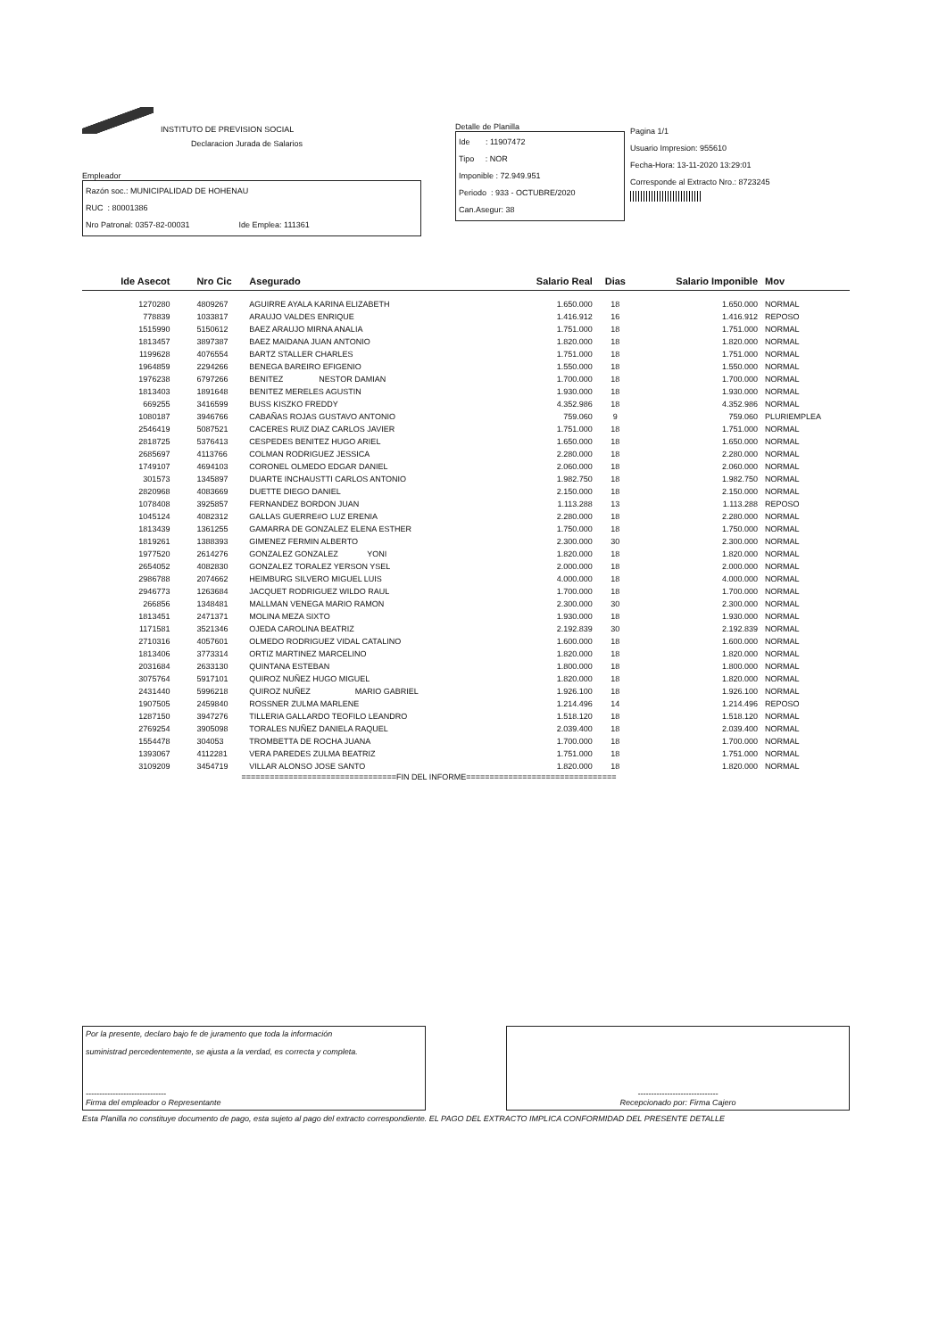INSTITUTO DE PREVISION SOCIAL
Declaracion Jurada de Salarios
Empleador
Razón soc.: MUNICIPALIDAD DE HOHENAU
RUC : 80001386
Nro Patronal: 0357-82-00031 Ide Emplea: 111361
Detalle de Planilla
Ide : 11907472
Tipo : NOR
Imponible : 72.949.951
Periodo : 933 - OCTUBRE/2020
Can.Asegur: 38
Pagina 1/1
Usuario Impresion: 955610
Fecha-Hora: 13-11-2020 13:29:01
Corresponde al Extracto Nro.: 8723245
| Ide Asecot | Nro Cic | Asegurado | Salario Real | Dias | Salario Imponible | Mov |
| --- | --- | --- | --- | --- | --- | --- |
| 1270280 | 4809267 | AGUIRRE AYALA KARINA ELIZABETH | 1.650.000 | 18 | 1.650.000 | NORMAL |
| 778839 | 1033817 | ARAUJO VALDES ENRIQUE | 1.416.912 | 16 | 1.416.912 | REPOSO |
| 1515990 | 5150612 | BAEZ ARAUJO MIRNA ANALIA | 1.751.000 | 18 | 1.751.000 | NORMAL |
| 1813457 | 3897387 | BAEZ MAIDANA JUAN ANTONIO | 1.820.000 | 18 | 1.820.000 | NORMAL |
| 1199628 | 4076554 | BARTZ STALLER CHARLES | 1.751.000 | 18 | 1.751.000 | NORMAL |
| 1964859 | 2294266 | BENEGA BAREIRO EFIGENIO | 1.550.000 | 18 | 1.550.000 | NORMAL |
| 1976238 | 6797266 | BENITEZ NESTOR DAMIAN | 1.700.000 | 18 | 1.700.000 | NORMAL |
| 1813403 | 1891648 | BENITEZ MERELES AGUSTIN | 1.930.000 | 18 | 1.930.000 | NORMAL |
| 669255 | 3416599 | BUSS KISZKO FREDDY | 4.352.986 | 18 | 4.352.986 | NORMAL |
| 1080187 | 3946766 | CABAÑAS ROJAS GUSTAVO ANTONIO | 759.060 | 9 | 759.060 | PLURIEMPLEA |
| 2546419 | 5087521 | CACERES RUIZ DIAZ CARLOS JAVIER | 1.751.000 | 18 | 1.751.000 | NORMAL |
| 2818725 | 5376413 | CESPEDES BENITEZ HUGO ARIEL | 1.650.000 | 18 | 1.650.000 | NORMAL |
| 2685697 | 4113766 | COLMAN RODRIGUEZ JESSICA | 2.280.000 | 18 | 2.280.000 | NORMAL |
| 1749107 | 4694103 | CORONEL OLMEDO EDGAR DANIEL | 2.060.000 | 18 | 2.060.000 | NORMAL |
| 301573 | 1345897 | DUARTE INCHAUSTTI CARLOS ANTONIO | 1.982.750 | 18 | 1.982.750 | NORMAL |
| 2820968 | 4083669 | DUETTE DIEGO DANIEL | 2.150.000 | 18 | 2.150.000 | NORMAL |
| 1078408 | 3925857 | FERNANDEZ BORDON JUAN | 1.113.288 | 13 | 1.113.288 | REPOSO |
| 1045124 | 4082312 | GALLAS GUERRE#O LUZ ERENIA | 2.280.000 | 18 | 2.280.000 | NORMAL |
| 1813439 | 1361255 | GAMARRA DE GONZALEZ ELENA ESTHER | 1.750.000 | 18 | 1.750.000 | NORMAL |
| 1819261 | 1388393 | GIMENEZ FERMIN ALBERTO | 2.300.000 | 30 | 2.300.000 | NORMAL |
| 1977520 | 2614276 | GONZALEZ GONZALEZ YONI | 1.820.000 | 18 | 1.820.000 | NORMAL |
| 2654052 | 4082830 | GONZALEZ TORALEZ YERSON YSEL | 2.000.000 | 18 | 2.000.000 | NORMAL |
| 2986788 | 2074662 | HEIMBURG SILVERO MIGUEL LUIS | 4.000.000 | 18 | 4.000.000 | NORMAL |
| 2946773 | 1263684 | JACQUET RODRIGUEZ WILDO RAUL | 1.700.000 | 18 | 1.700.000 | NORMAL |
| 266856 | 1348481 | MALLMAN VENEGA MARIO RAMON | 2.300.000 | 30 | 2.300.000 | NORMAL |
| 1813451 | 2471371 | MOLINA MEZA SIXTO | 1.930.000 | 18 | 1.930.000 | NORMAL |
| 1171581 | 3521346 | OJEDA CAROLINA BEATRIZ | 2.192.839 | 30 | 2.192.839 | NORMAL |
| 2710316 | 4057601 | OLMEDO RODRIGUEZ VIDAL CATALINO | 1.600.000 | 18 | 1.600.000 | NORMAL |
| 1813406 | 3773314 | ORTIZ MARTINEZ MARCELINO | 1.820.000 | 18 | 1.820.000 | NORMAL |
| 2031684 | 2633130 | QUINTANA ESTEBAN | 1.800.000 | 18 | 1.800.000 | NORMAL |
| 3075764 | 5917101 | QUIROZ NUÑEZ HUGO MIGUEL | 1.820.000 | 18 | 1.820.000 | NORMAL |
| 2431440 | 5996218 | QUIROZ NUÑEZ MARIO GABRIEL | 1.926.100 | 18 | 1.926.100 | NORMAL |
| 1907505 | 2459840 | ROSSNER ZULMA MARLENE | 1.214.496 | 14 | 1.214.496 | REPOSO |
| 1287150 | 3947276 | TILLERIA GALLARDO TEOFILO LEANDRO | 1.518.120 | 18 | 1.518.120 | NORMAL |
| 2769254 | 3905098 | TORALES NUÑEZ DANIELA RAQUEL | 2.039.400 | 18 | 2.039.400 | NORMAL |
| 1554478 | 304053 | TROMBETTA DE ROCHA JUANA | 1.700.000 | 18 | 1.700.000 | NORMAL |
| 1393067 | 4112281 | VERA PAREDES ZULMA BEATRIZ | 1.751.000 | 18 | 1.751.000 | NORMAL |
| 3109209 | 3454719 | VILLAR ALONSO JOSE SANTO | 1.820.000 | 18 | 1.820.000 | NORMAL |
=================================FIN DEL INFORME================================
Por la presente, declaro bajo fe de juramento que toda la información
suministrad percedentemente, se ajusta a la verdad, es correcta y completa.
------------------------------
Firma del empleador o Representante
------------------------------
Recepcionado por: Firma Cajero
Esta Planilla no constituye documento de pago, esta sujeto al pago del extracto correspondiente. EL PAGO DEL EXTRACTO IMPLICA CONFORMIDAD DEL PRESENTE DETALLE